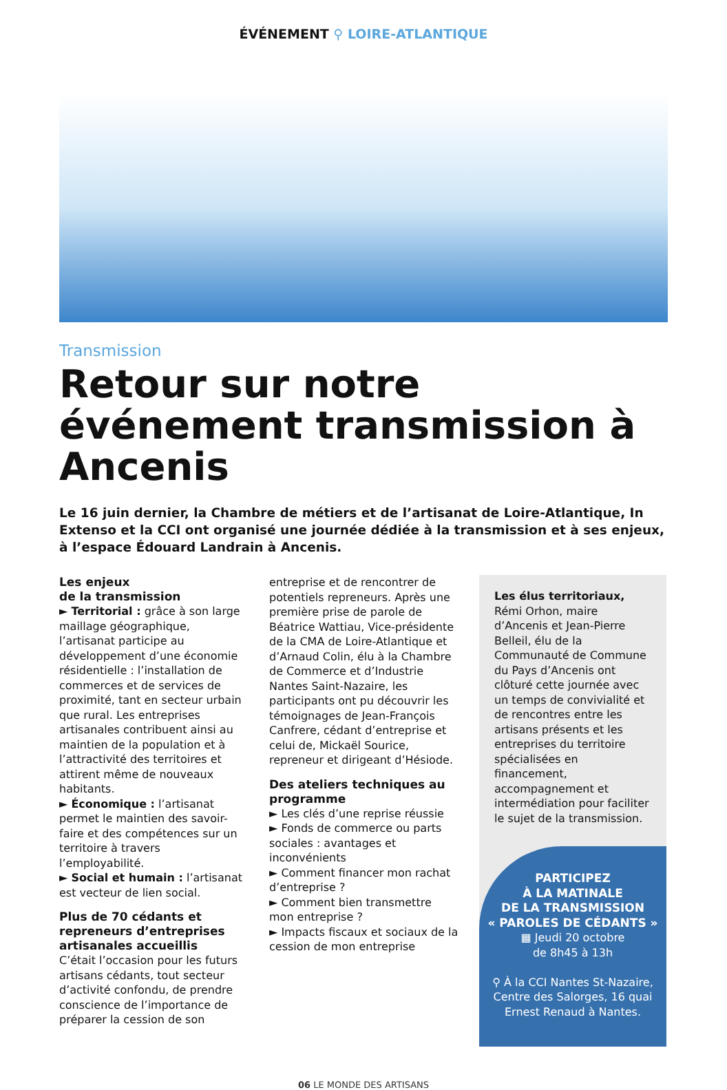ÉVÉNEMENT ⚲ LOIRE-ATLANTIQUE
Transmission
Retour sur notre événement transmission à Ancenis
Le 16 juin dernier, la Chambre de métiers et de l’artisanat de Loire-Atlantique, In Extenso et la CCI ont organisé une journée dédiée à la transmission et à ses enjeux, à l’espace Édouard Landrain à Ancenis.
Les enjeux
de la transmission
► Territorial : grâce à son large maillage géographique, l’artisanat participe au développement d’une économie résidentielle : l’installation de commerces et de services de proximité, tant en secteur urbain que rural. Les entreprises artisanales contribuent ainsi au maintien de la population et à l’attractivité des territoires et attirent même de nouveaux habitants.
► Économique : l’artisanat permet le maintien des savoir-faire et des compétences sur un territoire à travers l’employabilité.
► Social et humain : l’artisanat est vecteur de lien social.
Plus de 70 cédants et repreneurs d’entreprises artisanales accueillis
C’était l’occasion pour les futurs artisans cédants, tout secteur d’activité confondu, de prendre conscience de l’importance de préparer la cession de son
entreprise et de rencontrer de potentiels repreneurs. Après une première prise de parole de Béatrice Wattiau, Vice-présidente de la CMA de Loire-Atlantique et d’Arnaud Colin, élu à la Chambre de Commerce et d’Industrie Nantes Saint-Nazaire, les participants ont pu découvrir les témoignages de Jean-François Canfrere, cédant d’entreprise et celui de, Mickaël Sourice, repreneur et dirigeant d’Hésiode.
Des ateliers techniques au programme
► Les clés d’une reprise réussie
► Fonds de commerce ou parts sociales : avantages et inconvénients
► Comment financer mon rachat d’entreprise ?
► Comment bien transmettre mon entreprise ?
► Impacts fiscaux et sociaux de la cession de mon entreprise
Les élus territoriaux,
Rémi Orhon, maire d’Ancenis et Jean-Pierre Belleil, élu de la Communauté de Commune du Pays d’Ancenis ont clôturé cette journée avec un temps de convivialité et de rencontres entre les artisans présents et les entreprises du territoire spécialisées en financement, accompagnement et intermédiation pour faciliter le sujet de la transmission.
PARTICIPEZ
À LA MATINALE
DE LA TRANSMISSION
« PAROLES DE CÉDANTS »
▦ Jeudi 20 octobre
de 8h45 à 13h
⚲ À la CCI Nantes St-Nazaire, Centre des Salorges, 16 quai Ernest Renaud à Nantes.
06 LE MONDE DES ARTISANS